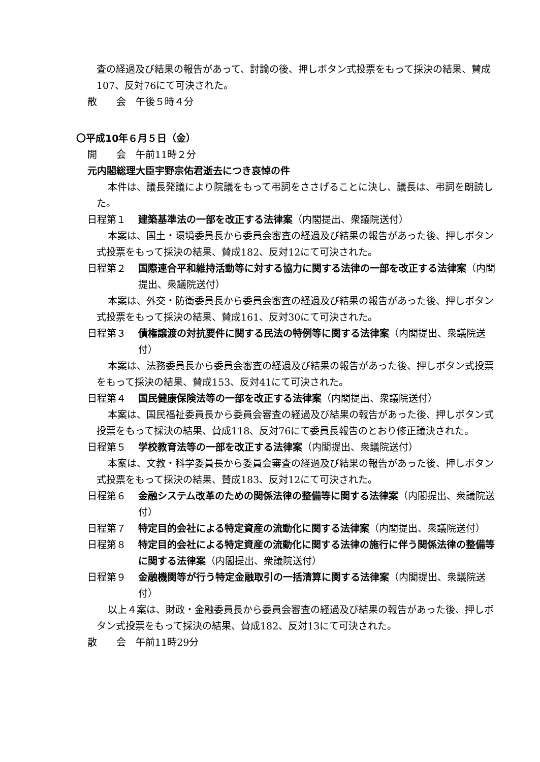査の経過及び結果の報告があって、討論の後、押しボタン式投票をもって採決の結果、賛成107、反対76にて可決された。
散　　会　午後５時４分
〇平成10年６月５日（金）
開　　会　午前11時２分
元内閣総理大臣宇野宗佑君逝去につき哀悼の件
本件は、議長発議により院議をもって弔詞をささげることに決し、議長は、弔詞を朗読した。
日程第１ 建築基準法の一部を改正する法律案（内閣提出、衆議院送付）
本案は、国土・環境委員長から委員会審査の経過及び結果の報告があった後、押しボタン式投票をもって採決の結果、賛成182、反対12にて可決された。
日程第２ 国際連合平和維持活動等に対する協力に関する法律の一部を改正する法律案（内閣提出、衆議院送付）
本案は、外交・防衛委員長から委員会審査の経過及び結果の報告があった後、押しボタン式投票をもって採決の結果、賛成161、反対30にて可決された。
日程第３ 債権譲渡の対抗要件に関する民法の特例等に関する法律案（内閣提出、衆議院送付）
本案は、法務委員長から委員会審査の経過及び結果の報告があった後、押しボタン式投票をもって採決の結果、賛成153、反対41にて可決された。
日程第４ 国民健康保険法等の一部を改正する法律案（内閣提出、衆議院送付）
本案は、国民福祉委員長から委員会審査の経過及び結果の報告があった後、押しボタン式投票をもって採決の結果、賛成118、反対76にて委員長報告のとおり修正議決された。
日程第５ 学校教育法等の一部を改正する法律案（内閣提出、衆議院送付）
本案は、文教・科学委員長から委員会審査の経過及び結果の報告があった後、押しボタン式投票をもって採決の結果、賛成183、反対12にて可決された。
日程第６ 金融システム改革のための関係法律の整備等に関する法律案（内閣提出、衆議院送付）
日程第７ 特定目的会社による特定資産の流動化に関する法律案（内閣提出、衆議院送付）
日程第８ 特定目的会社による特定資産の流動化に関する法律の施行に伴う関係法律の整備等に関する法律案（内閣提出、衆議院送付）
日程第９ 金融機関等が行う特定金融取引の一括清算に関する法律案（内閣提出、衆議院送付）
以上４案は、財政・金融委員長から委員会審査の経過及び結果の報告があった後、押しボタン式投票をもって採決の結果、賛成182、反対13にて可決された。
散　　会　午前11時29分